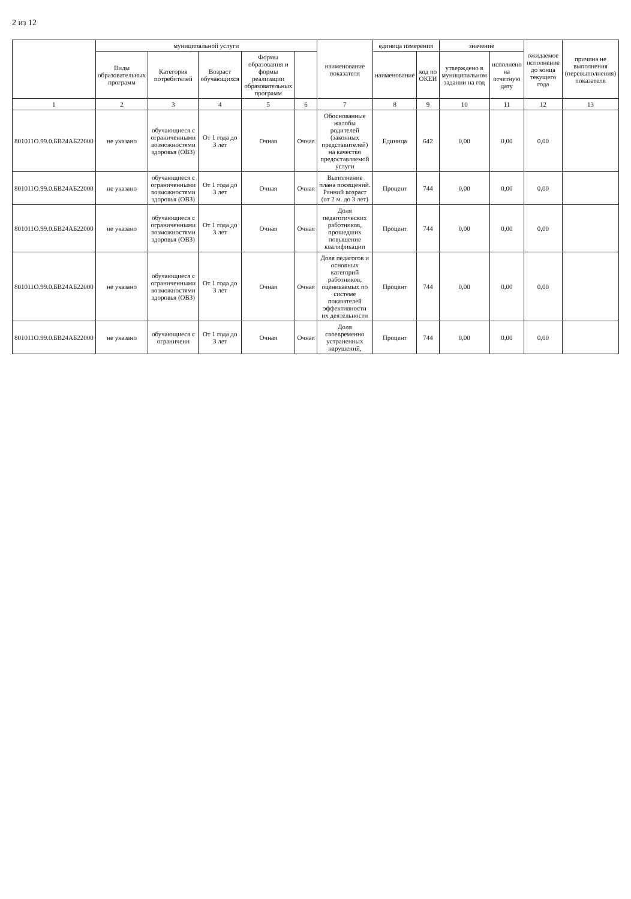2 из 12
| | муниципальной услуги | | | | | наименование показателя | единица измерения | | значение | | ожидаемое исполнение до конца текущего года | причина не выполнения (перевыполнения) показателя |
| --- | --- | --- | --- | --- | --- | --- | --- | --- | --- | --- | --- | --- |
| | Виды образовательных программ | Категория потребителей | Возраст обучающихся | Формы образования и формы реализации образовательных программ | | | наименование | код по ОКЕИ | утверждено в муниципальном задании на год | исполнено на отчетную дату | | |
| 1 | 2 | 3 | 4 | 5 | 6 | 7 | 8 | 9 | 10 | 11 | 12 | 13 |
| 801011О.99.0.БВ24АБ22000 | не указано | обучающиеся с ограниченными возможностями здоровья (ОВЗ) | От 1 года до 3 лет | Очная | Очная | Обоснованные жалобы родителей (законных представителей) на качество предоставляемой услуги | Единица | 642 | 0,00 | 0,00 | 0,00 | |
| 801011О.99.0.БВ24АБ22000 | не указано | обучающиеся с ограниченными возможностями здоровья (ОВЗ) | От 1 года до 3 лет | Очная | Очная | Выполнение плана посещений. Ранний возраст (от 2 м. до 3 лет) | Процент | 744 | 0,00 | 0,00 | 0,00 | |
| 801011О.99.0.БВ24АБ22000 | не указано | обучающиеся с ограниченными возможностями здоровья (ОВЗ) | От 1 года до 3 лет | Очная | Очная | Доля педагогических работников, прошедших повышение квалификации | Процент | 744 | 0,00 | 0,00 | 0,00 | |
| 801011О.99.0.БВ24АБ22000 | не указано | обучающиеся с ограниченными возможностями здоровья (ОВЗ) | От 1 года до 3 лет | Очная | Очная | Доля педагогов и основных категорий работников, оцениваемых по системе показателей эффективности их деятельности | Процент | 744 | 0,00 | 0,00 | 0,00 | |
| 801011О.99.0.БВ24АБ22000 | не указано | обучающиеся с ограниченн | От 1 года до 3 лет | Очная | Очная | Доля своевременно устраненных нарушений, | Процент | 744 | 0,00 | 0,00 | 0,00 | |